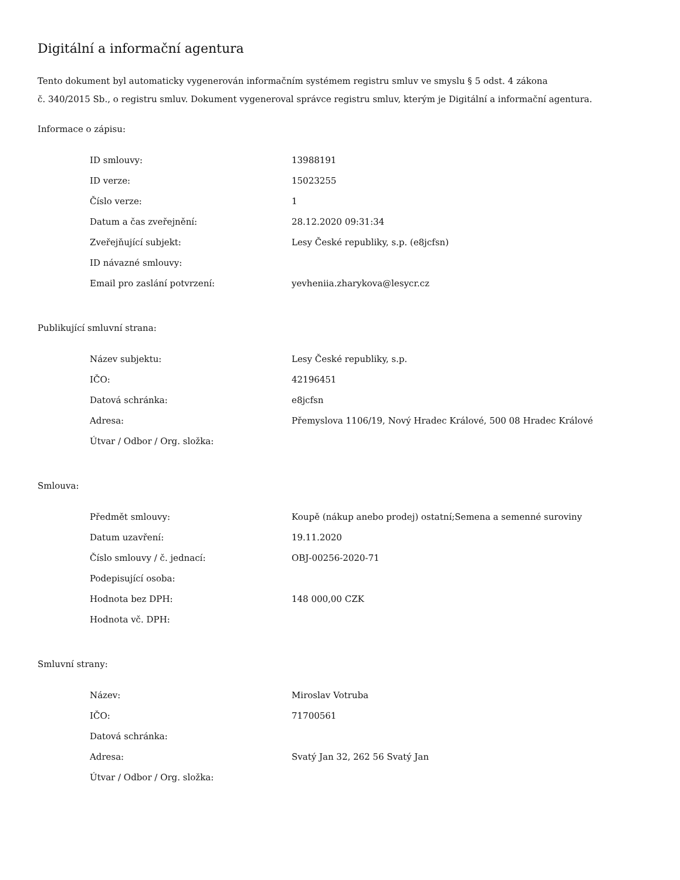Digitální a informační agentura
Tento dokument byl automaticky vygenerován informačním systémem registru smluv ve smyslu § 5 odst. 4 zákona
č. 340/2015 Sb., o registru smluv. Dokument vygeneroval správce registru smluv, kterým je Digitální a informační agentura.
Informace o zápisu:
| ID smlouvy: | 13988191 |
| ID verze: | 15023255 |
| Číslo verze: | 1 |
| Datum a čas zveřejnění: | 28.12.2020 09:31:34 |
| Zveřejňující subjekt: | Lesy České republiky, s.p. (e8jcfsn) |
| ID návazné smlouvy: | |
| Email pro zaslání potvrzení: | yevheniia.zharykova@lesycr.cz |
Publikující smluvní strana:
| Název subjektu: | Lesy České republiky, s.p. |
| IČO: | 42196451 |
| Datová schránka: | e8jcfsn |
| Adresa: | Přemyslova 1106/19, Nový Hradec Králové, 500 08 Hradec Králové |
| Útvar / Odbor / Org. složka: | |
Smlouva:
| Předmět smlouvy: | Koupě (nákup anebo prodej) ostatní;Semena a semenné suroviny |
| Datum uzavření: | 19.11.2020 |
| Číslo smlouvy / č. jednací: | OBJ-00256-2020-71 |
| Podepisující osoba: | |
| Hodnota bez DPH: | 148 000,00 CZK |
| Hodnota vč. DPH: | |
Smluvní strany:
| Název: | Miroslav Votruba |
| IČO: | 71700561 |
| Datová schránka: | |
| Adresa: | Svatý Jan 32, 262 56 Svatý Jan |
| Útvar / Odbor / Org. složka: | |